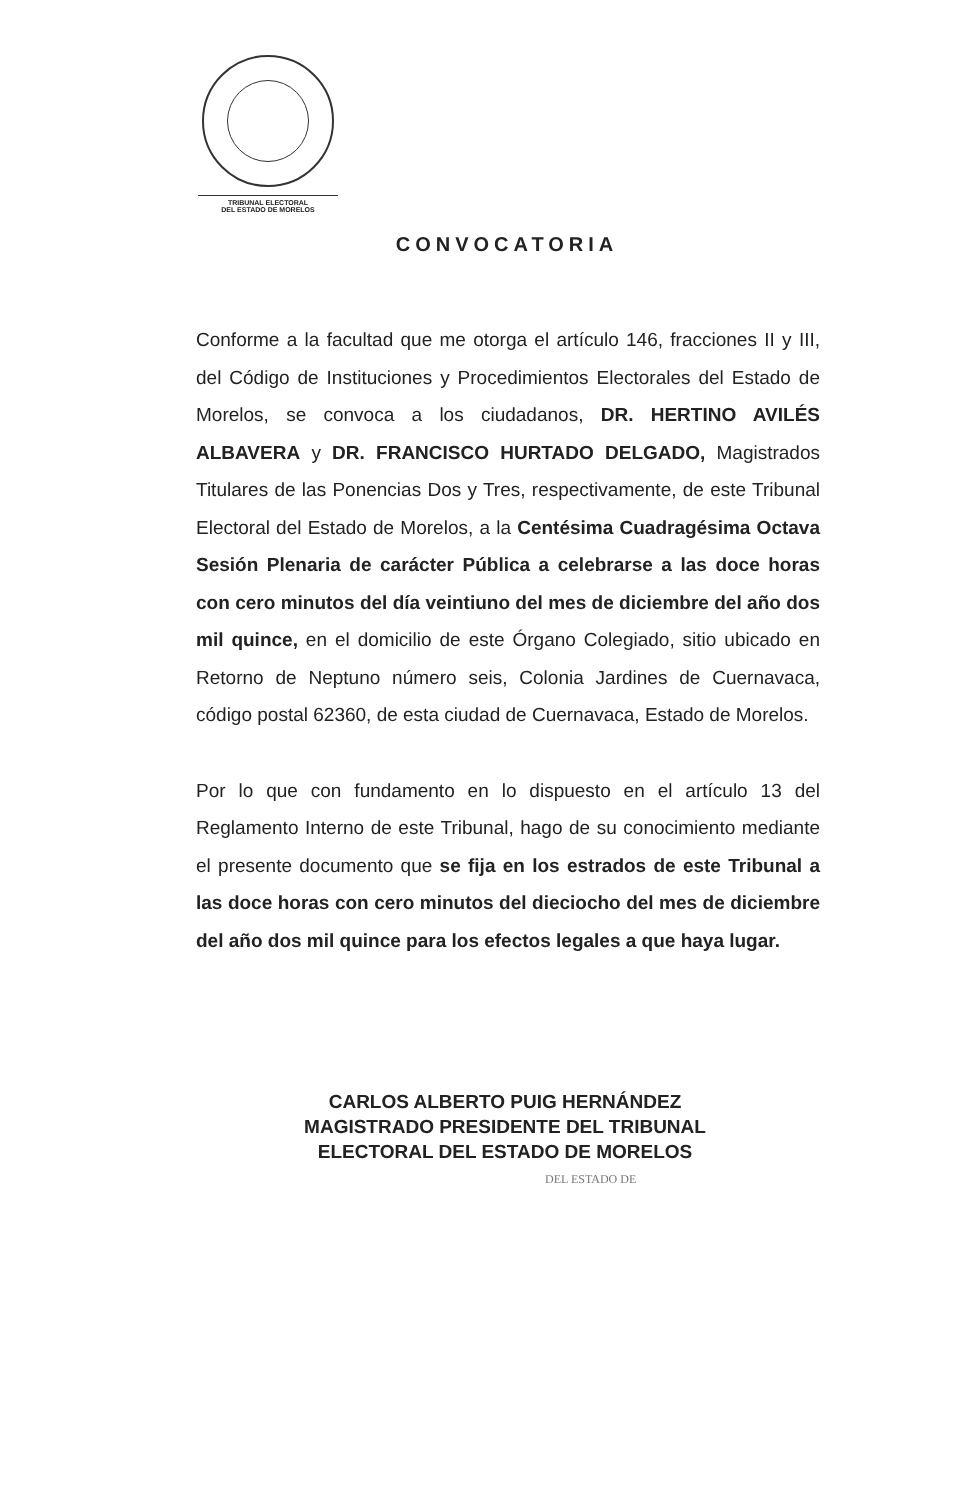TRIBUNAL ELECTORAL
DEL ESTADO DE MORELOS
CONVOCATORIA
Conforme a la facultad que me otorga el artículo 146, fracciones II y III, del Código de Instituciones y Procedimientos Electorales del Estado de Morelos, se convoca a los ciudadanos, DR. HERTINO AVILÉS ALBAVERA y DR. FRANCISCO HURTADO DELGADO, Magistrados Titulares de las Ponencias Dos y Tres, respectivamente, de este Tribunal Electoral del Estado de Morelos, a la Centésima Cuadragésima Octava Sesión Plenaria de carácter Pública a celebrarse a las doce horas con cero minutos del día veintiuno del mes de diciembre del año dos mil quince, en el domicilio de este Órgano Colegiado, sitio ubicado en Retorno de Neptuno número seis, Colonia Jardines de Cuernavaca, código postal 62360, de esta ciudad de Cuernavaca, Estado de Morelos.
Por lo que con fundamento en lo dispuesto en el artículo 13 del Reglamento Interno de este Tribunal, hago de su conocimiento mediante el presente documento que se fija en los estrados de este Tribunal a las doce horas con cero minutos del dieciocho del mes de diciembre del año dos mil quince para los efectos legales a que haya lugar.
CARLOS ALBERTO PUIG HERNÁNDEZ
MAGISTRADO PRESIDENTE DEL TRIBUNAL
ELECTORAL DEL ESTADO DE MORELOS
DEL ESTADO DE